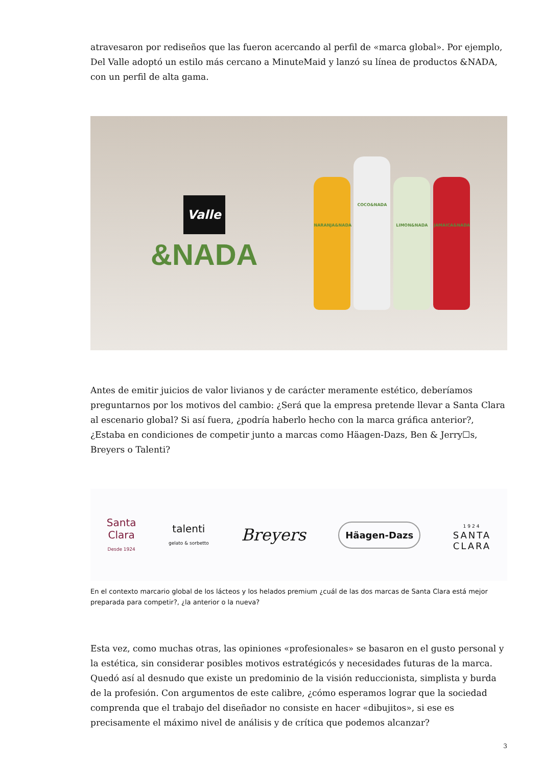atravesaron por rediseños que las fueron acercando al perfil de «marca global». Por ejemplo, Del Valle adoptó un estilo más cercano a MinuteMaid y lanzó su línea de productos &NADA, con un perfil de alta gama.
Valle
&NADA
NARANJA&NADA
COCO&NADA
LIMON&NADA
JAMAICA&NADA
Antes de emitir juicios de valor livianos y de carácter meramente estético, deberíamos preguntarnos por los motivos del cambio: ¿Será que la empresa pretende llevar a Santa Clara al escenario global? Si así fuera, ¿podría haberlo hecho con la marca gráfica anterior?, ¿Estaba en condiciones de competir junto a marcas como Häagen-Dazs, Ben & Jerry☐s, Breyers o Talenti?
Santa
Clara
Desde 1924
talenti
gelato & sorbetto
Breyers
Häagen-Dazs
1924
SANTA
CLARA
En el contexto marcario global de los lácteos y los helados premium ¿cuál de las dos marcas de Santa Clara está mejor preparada para competir?, ¿la anterior o la nueva?
Esta vez, como muchas otras, las opiniones «profesionales» se basaron en el gusto personal y la estética, sin considerar posibles motivos estratégicós y necesidades futuras de la marca. Quedó así al desnudo que existe un predominio de la visión reduccionista, simplista y burda de la profesión. Con argumentos de este calibre, ¿cómo esperamos lograr que la sociedad comprenda que el trabajo del diseñador no consiste en hacer «dibujitos», si ese es precisamente el máximo nivel de análisis y de crítica que podemos alcanzar?
3